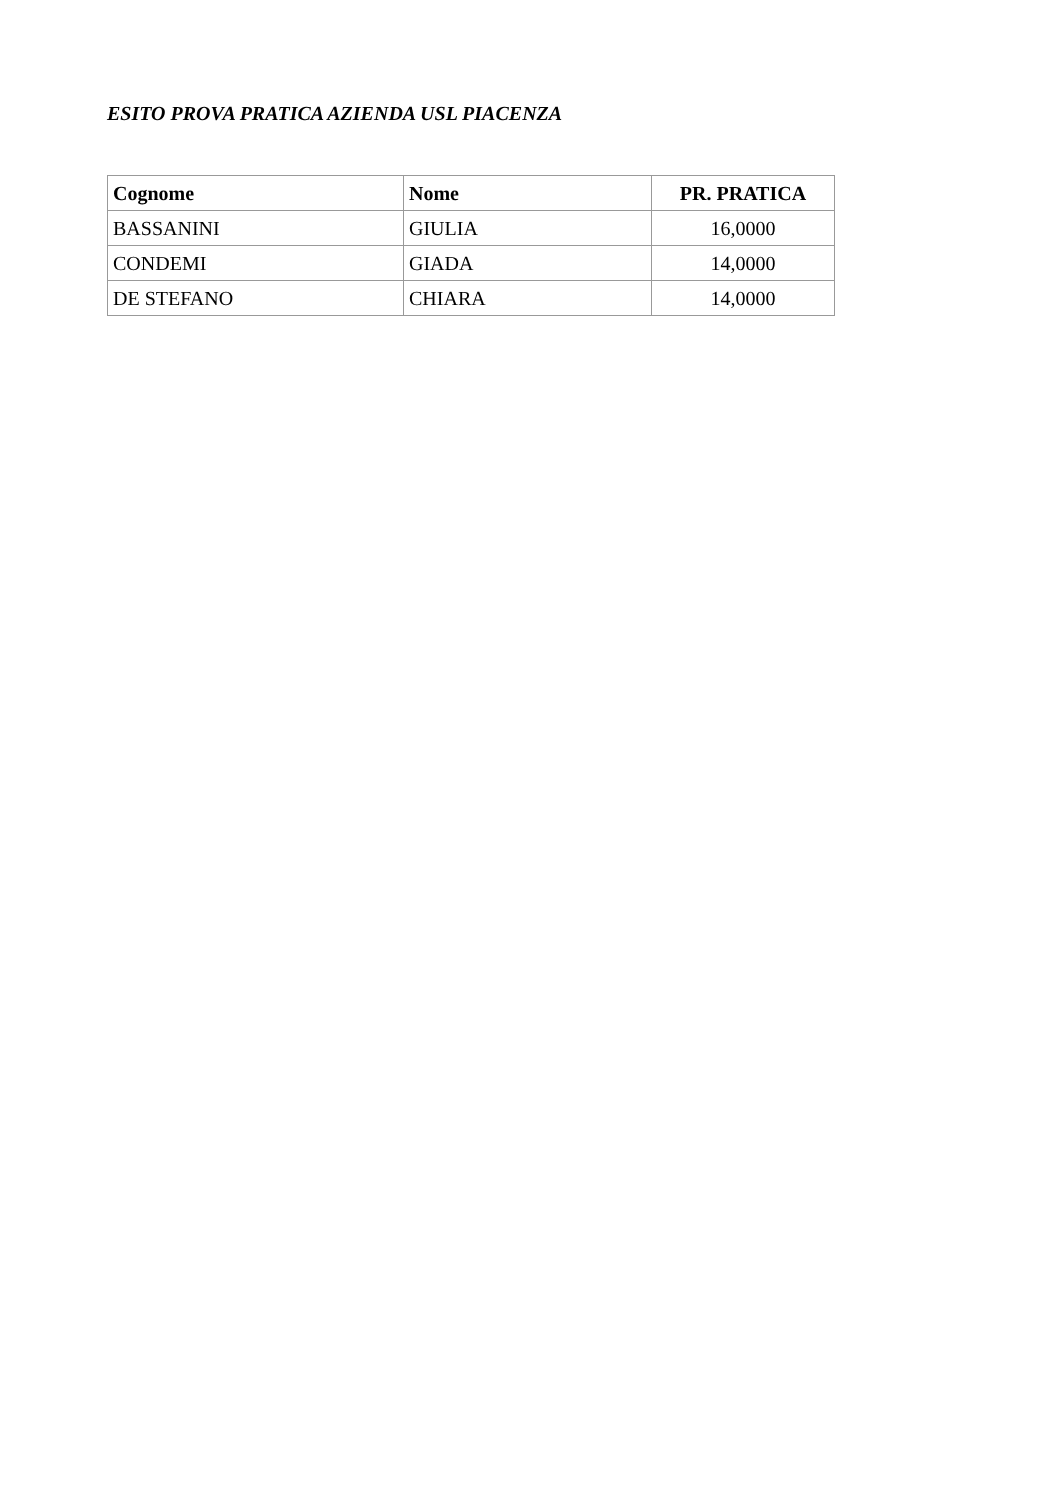ESITO PROVA PRATICA AZIENDA USL PIACENZA
| Cognome | Nome | PR. PRATICA |
| --- | --- | --- |
| BASSANINI | GIULIA | 16,0000 |
| CONDEMI | GIADA | 14,0000 |
| DE STEFANO | CHIARA | 14,0000 |